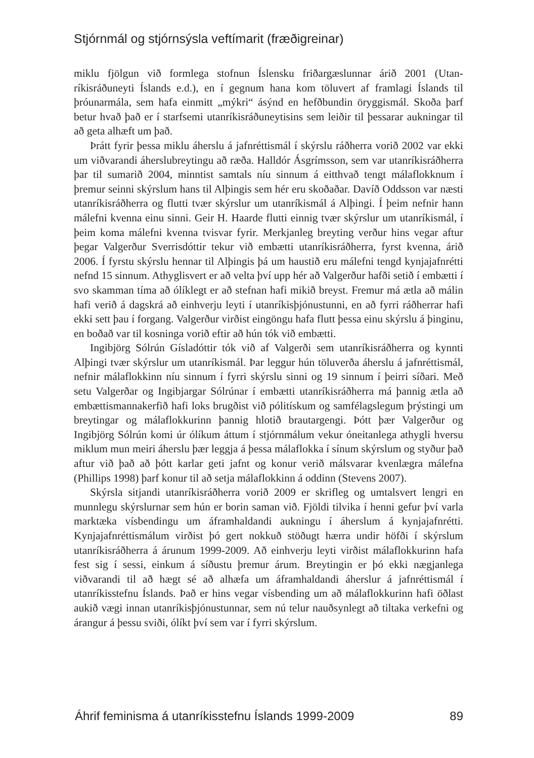Stjórnmál og stjórnsýsla veftímarit (fræðigreinar)
miklu fjölgun við formlega stofnun Íslensku friðargæslunnar árið 2001 (Utan­ríkisráðuneyti Íslands e.d.), en í gegnum hana kom töluvert af framlagi Íslands til þróunarmála, sem hafa einmitt „mýkri“ ásýnd en hefðbundin öryggismál. Skoða þarf betur hvað það er í starfsemi utanríkisráðuneytisins sem leiðir til þessarar aukningar til að geta alhæft um það.
Þrátt fyrir þessa miklu áherslu á jafnréttismál í skýrslu ráðherra vorið 2002 var ekki um viðvarandi áherslubreytingu að ræða. Halldór Ásgrímsson, sem var utanríkisráðherra þar til sumarið 2004, minntist samtals níu sinnum á eitthvað tengt málaflokknum í þremur seinni skýrslum hans til Alþingis sem hér eru skoðað­ar. Davíð Oddsson var næsti utanríkisráðherra og flutti tvær skýrslur um utanríkismál á Alþingi. Í þeim nefnir hann málefni kvenna einu sinni. Geir H. Haarde flutti einnig tvær skýrslur um utanríkismál, í þeim koma málefni kvenna tvisvar fyrir. Merkjanleg breyting verður hins vegar aftur þegar Valgerður Sverrisdóttir tekur við embætti utanríkisráðherra, fyrst kvenna, árið 2006. Í fyrstu skýrslu hennar til Alþingis þá um haustið eru málefni tengd kynjajafnrétti nefnd 15 sinnum. Athyglisvert er að velta því upp hér að Valgerður hafði setið í embætti í svo skamman tíma að ólíklegt er að stefnan hafi mikið breyst. Fremur má ætla að málin hafi verið á dagskrá að einhverju leyti í utanríkisþjónustunni, en að fyrri ráðherrar hafi ekki sett þau í forgang. Valgerður virðist eingöngu hafa flutt þessa einu skýrslu á þinginu, en boðað var til kosninga vorið eftir að hún tók við embætti.
Ingibjörg Sólrún Gísladóttir tók við af Valgerði sem utanríkisráðherra og kynnti Alþingi tvær skýrslur um utanríkismál. Þar leggur hún töluverða áherslu á jafnréttismál, nefnir málaflokkinn níu sinnum í fyrri skýrslu sinni og 19 sinnum í þeirri síðari. Með setu Valgerðar og Ingibjargar Sólrúnar í embætti utanríkisráð­herra má þannig ætla að embættismannakerfið hafi loks brugðist við pólitískum og samfélagslegum þrýstingi um breytingar og málaflokkurinn þannig hlotið brautargengi. Þótt þær Valgerður og Ingibjörg Sólrún komi úr ólíkum áttum í stjórnmálum vekur óneitanlega athygli hversu miklum mun meiri áherslu þær leggja á þessa málaflokka í sínum skýrslum og styður það aftur við það að þótt karlar geti jafnt og konur verið málsvarar kvenlægra málefna (Phillips 1998) þarf konur til að setja málaflokkinn á oddinn (Stevens 2007).
Skýrsla sitjandi utanríkisráðherra vorið 2009 er skrifleg og umtalsvert lengri en munnlegu skýrslurnar sem hún er borin saman við. Fjöldi tilvika í henni gefur því varla marktæka vísbendingu um áframhaldandi aukningu í áherslum á kynjajafnrétti. Kynjajafnréttismálum virðist þó gert nokkuð stöðugt hærra undir höfði í skýrslum utanríkisráðherra á árunum 1999-2009. Að einhverju leyti virðist málaflokkurinn hafa fest sig í sessi, einkum á síðustu þremur árum. Breytingin er þó ekki nægjanlega viðvarandi til að hægt sé að alhæfa um áframhaldandi áherslur á jafnréttismál í utanríkisstefnu Íslands. Það er hins vegar vísbending um að málaflokkurinn hafi öðlast aukið vægi innan utanríkisþjónustunnar, sem nú telur nauðsynlegt að tiltaka verkefni og árangur á þessu sviði, ólíkt því sem var í fyrri skýrslum.
Áhrif feminisma á utanríkisstefnu Íslands 1999-2009 89